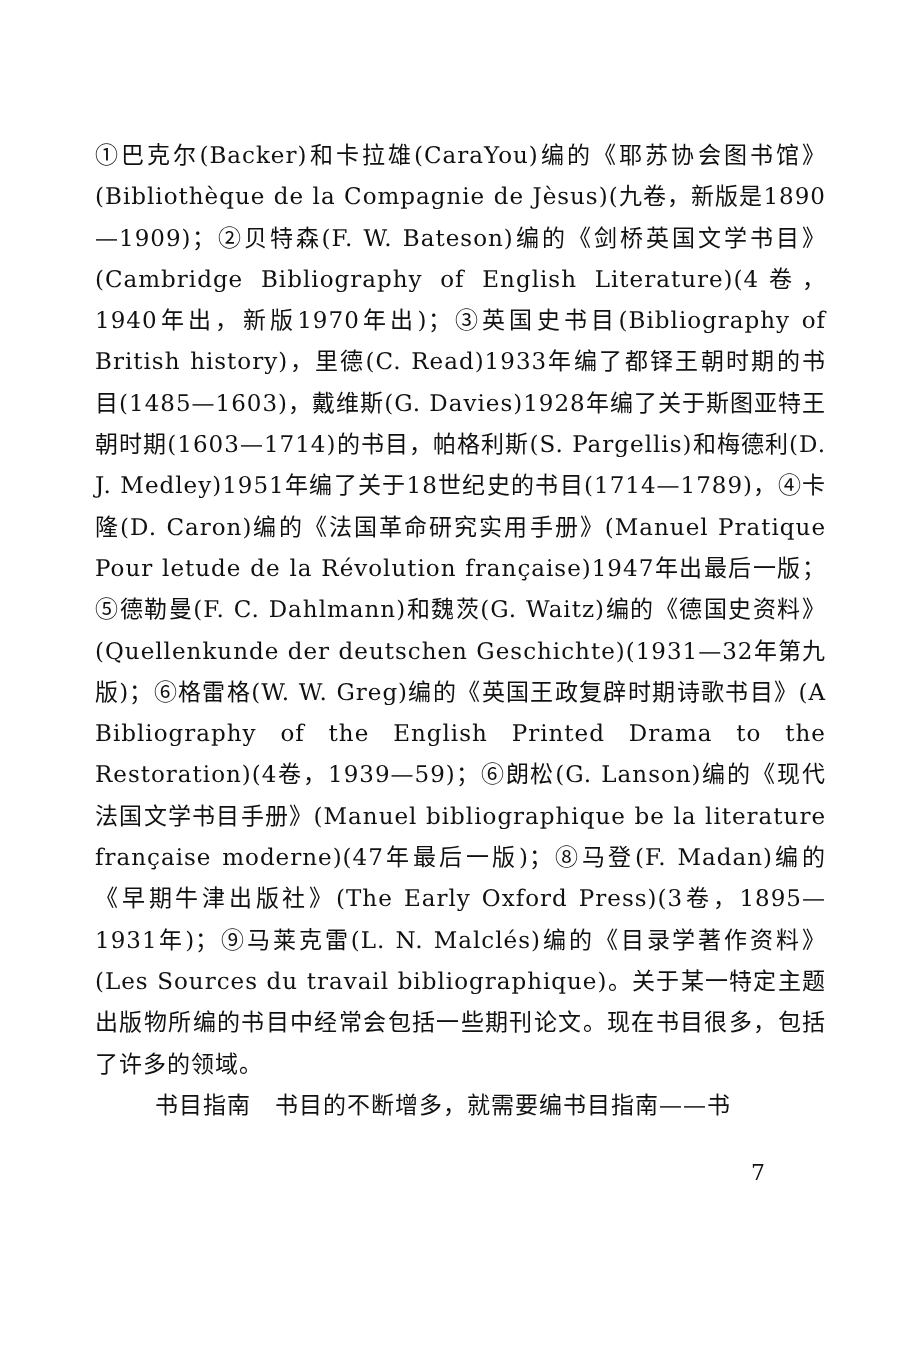①巴克尔(Backer)和卡拉雄(CaraYou)编的《耶苏协会图书馆》(Bibliothèque de la Compagnie de Jèsus)(九卷，新版是1890—1909)；②贝特森(F. W. Bateson)编的《剑桥英国文学书目》(Cambridge Bibliography of English Literature)(4卷，1940年出，新版1970年出)；③英国史书目(Bibliography of British history)，里德(C. Read)1933年编了都铎王朝时期的书目(1485—1603)，戴维斯(G. Davies)1928年编了关于斯图亚特王朝时期(1603—1714)的书目，帕格利斯(S. Pargellis)和梅德利(D. J. Medley)1951年编了关于18世纪史的书目(1714—1789)，④卡隆(D. Caron)编的《法国革命研究实用手册》(Manuel Pratique Pour letude de la Révolution française)1947年出最后一版；⑤德勒曼(F. C. Dahlmann)和魏茨(G. Waitz)编的《德国史资料》(Quellenkunde der deutschen Geschichte)(1931—32年第九版)；⑥格雷格(W. W. Greg)编的《英国王政复辟时期诗歌书目》(A Bibliography of the English Printed Drama to the Restoration)(4卷，1939—59)；⑥朗松(G. Lanson)编的《现代法国文学书目手册》(Manuel bibliographique be la literature française moderne)(47年最后一版)；⑧马登(F. Madan)编的《早期牛津出版社》(The Early Oxford Press)(3卷，1895—1931年)；⑨马莱克雷(L. N. Malclés)编的《目录学著作资料》(Les Sources du travail bibliographique)。关于某一特定主题出版物所编的书目中经常会包括一些期刊论文。现在书目很多，包括了许多的领域。
书目指南　书目的不断增多，就需要编书目指南——书
7